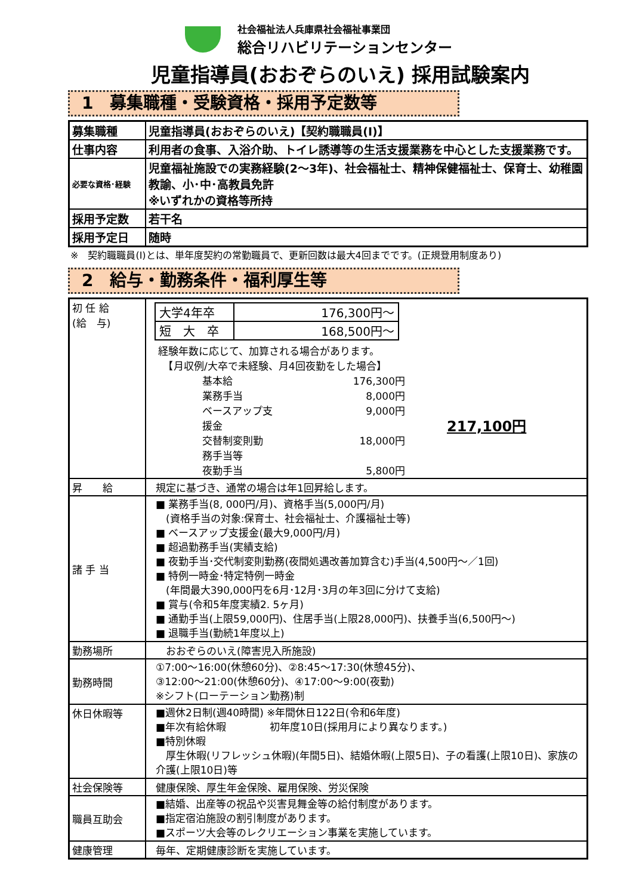社会福祉法人兵庫県社会福祉事業団
総合リハビリテーションセンター
児童指導員(おおぞらのいえ) 採用試験案内
1　募集職種・受験資格・採用予定数等
| 募集職種 | 児童指導員(おおぞらのいえ)【契約職職員(Ⅰ)】 |
| 仕事内容 | 利用者の食事、入浴介助、トイレ誘導等の生活支援業務を中心とした支援業務です。 |
| 必要な資格･経験 | 児童福祉施設での実務経験(2～3年)、社会福祉士、精神保健福祉士、保育士、幼稚園教諭、小･中･高教員免許 ※いずれかの資格等所持 |
| 採用予定数 | 若干名 |
| 採用予定日 | 随時 |
※　契約職職員(Ⅰ)とは、単年度契約の常勤職員で、更新回数は最大4回までです。(正規登用制度あり)
2　給与・勤務条件・福利厚生等
| 初 任 給 (給 与) | / 大学4年卒 / 176,300円～ / / 短 大 卒 / 168,500円～ / 経験年数に応じて、加算される場合があります。 【月収例/大卒で未経験、月4回夜勤をした場合】 / 基本給 / 176,300円 / / 業務手当 / 8,000円 / / ベースアップ支援金 / 9,000円 / / 交替制変則勤務手当等 / 18,000円 / / 夜勤手当 / 5,800円 / 217,100円 |
| 昇 給 | 規定に基づき、通常の場合は年1回昇給します。 |
| 諸 手 当 | ■ 業務手当(8, 000円/月)、資格手当(5,000円/月) (資格手当の対象:保育士、社会福祉士、介護福祉士等) ■ ベースアップ支援金(最大9,000円/月) ■ 超過勤務手当(実績支給) ■ 夜勤手当･交代制変則勤務(夜間処遇改善加算含む)手当(4,500円～／1回) ■ 特例一時金･特定特例一時金 (年間最大390,000円を6月･12月･3月の年3回に分けて支給) ■ 賞与(令和5年度実績2. 5ヶ月) ■ 通勤手当(上限59,000円)、住居手当(上限28,000円)、扶養手当(6,500円～) ■ 退職手当(勤続1年度以上) |
| 勤務場所 | おおぞらのいえ(障害児入所施設) |
| 勤務時間 | ①7:00～16:00(休憩60分)、②8:45～17:30(休憩45分)、 ③12:00～21:00(休憩60分)、④17:00～9:00(夜勤) ※シフト(ローテーション勤務)制 |
| 休日休暇等 | ■週休2日制(週40時間) ※年間休日122日(令和6年度) ■年次有給休暇 初年度10日(採用月により異なります。) ■特別休暇 厚生休暇(リフレッシュ休暇)(年間5日)、結婚休暇(上限5日)、子の看護(上限10日)、家族の介護(上限10日)等 |
| 社会保険等 | 健康保険、厚生年金保険、雇用保険、労災保険 |
| 職員互助会 | ■結婚、出産等の祝品や災害見舞金等の給付制度があります。 ■指定宿泊施設の割引制度があります。 ■スポーツ大会等のレクリエーション事業を実施しています。 |
| 健康管理 | 毎年、定期健康診断を実施しています。 |